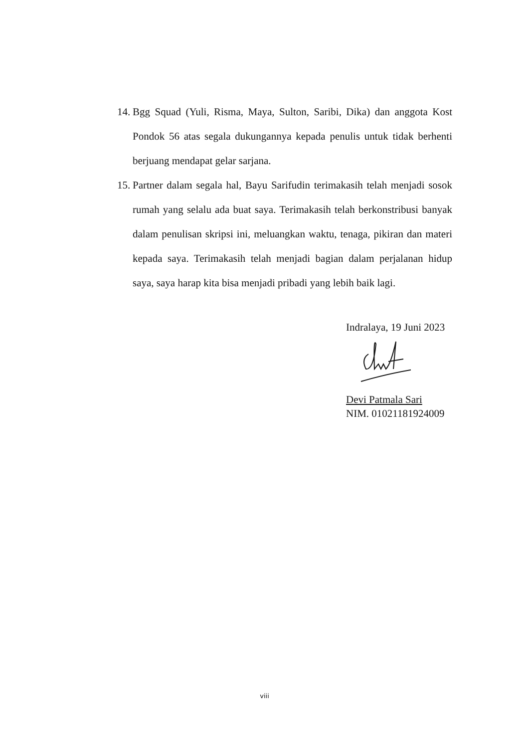14. Bgg Squad (Yuli, Risma, Maya, Sulton, Saribi, Dika) dan anggota Kost Pondok 56 atas segala dukungannya kepada penulis untuk tidak berhenti berjuang mendapat gelar sarjana.
15. Partner dalam segala hal, Bayu Sarifudin terimakasih telah menjadi sosok rumah yang selalu ada buat saya. Terimakasih telah berkonstribusi banyak dalam penulisan skripsi ini, meluangkan waktu, tenaga, pikiran dan materi kepada saya. Terimakasih telah menjadi bagian dalam perjalanan hidup saya, saya harap kita bisa menjadi pribadi yang lebih baik lagi.
Indralaya, 19 Juni 2023
Devi Patmala Sari
NIM. 01021181924009
viii